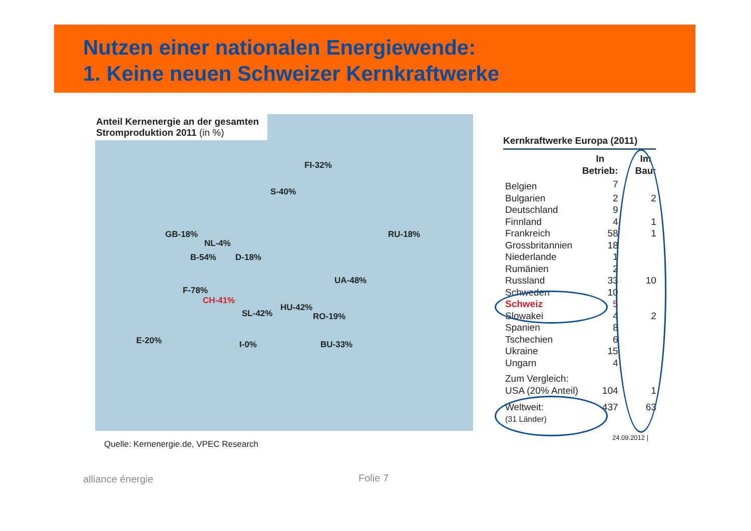Nutzen einer nationalen Energiewende:
1. Keine neuen Schweizer Kernkraftwerke
Anteil Kernenergie an der gesamten Stromproduktion 2011 (in %)
FI-32%
S-40%
GB-18%
NL-4%
RU-18%
B-54% D-18%
UA-48%
F-78%
CH-41%
HU-42%
SL-42% RO-19%
E-20% I-0% BU-33%
Quelle: Kernenergie.de, VPEC Research
Kernkraftwerke Europa (2011)
| | In Betrieb: | Im Bau: |
| --- | --- | --- |
| Belgien | 7 | |
| Bulgarien | 2 | 2 |
| Deutschland | 9 | |
| Finnland | 4 | 1 |
| Frankreich | 58 | 1 |
| Grossbritannien | 18 | |
| Niederlande | 1 | |
| Rumänien | 2 | |
| Russland | 33 | 10 |
| Schweden | 10 | |
| Schweiz | 5 | |
| Slowakei | 4 | 2 |
| Spanien | 8 | |
| Tschechien | 6 | |
| Ukraine | 15 | |
| Ungarn | 4 | |
| Zum Vergleich: | | |
| USA (20% Anteil) | 104 | 1 |
| Weltweit: | 437 | 63 |
| (31 Länder) | | |
24.09.2012 |
alliance énergie Folie 7